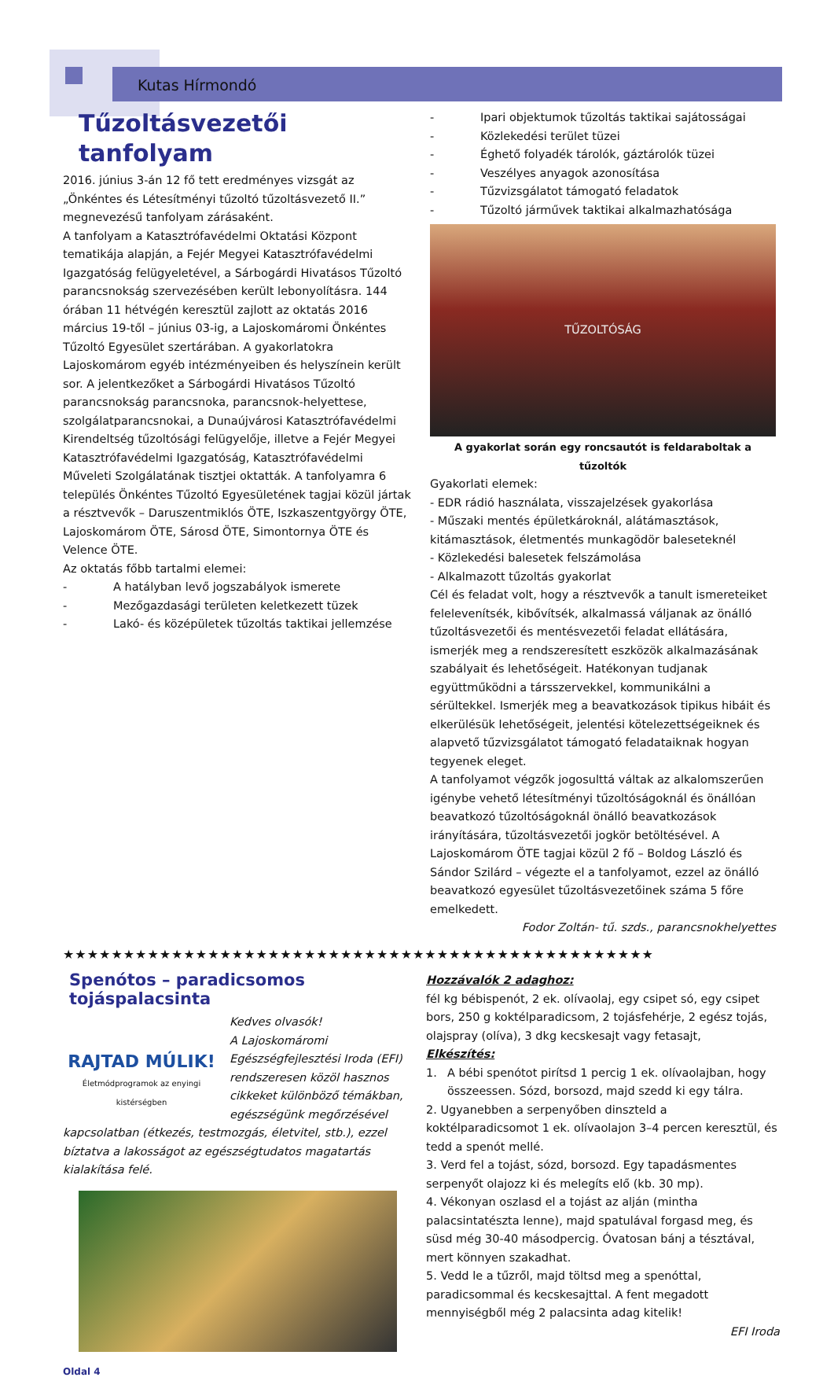Kutas Hírmondó
Tűzoltásvezetői tanfolyam
2016. június 3-án 12 fő tett eredményes vizsgát az „Önkéntes és Létesítményi tűzoltó tűzoltásvezető II.” megnevezésű tanfolyam zárásaként.
A tanfolyam a Katasztrófavédelmi Oktatási Központ tematikája alapján, a Fejér Megyei Katasztrófavédelmi Igazgatóság felügyeletével, a Sárbogárdi Hivatásos Tűzoltó parancsnokság szervezésében került lebonyolításra. 144 órában 11 hétvégén keresztül zajlott az oktatás 2016 március 19-től – június 03-ig, a Lajoskomáromi Önkéntes Tűzoltó Egyesület szertárában. A gyakorlatokra Lajoskomárom egyéb intézményeiben és helyszínein került sor. A jelentkezőket a Sárbogárdi Hivatásos Tűzoltó parancsnokság parancsnoka, parancsnok-helyettese, szolgálatparancsnokai, a Dunaújvárosi Katasztrófavédelmi Kirendeltség tűzoltósági felügyelője, illetve a Fejér Megyei Katasztrófavédelmi Igazgatóság, Katasztrófavédelmi Műveleti Szolgálatának tisztjei oktatták. A tanfolyamra 6 település Önkéntes Tűzoltó Egyesületének tagjai közül jártak a résztvevők – Daruszentmiklós ÖTE, Iszkaszentgyörgy ÖTE, Lajoskomárom ÖTE, Sárosd ÖTE, Simontornya ÖTE és Velence ÖTE.
Az oktatás főbb tartalmi elemei:
- A hatályban levő jogszabályok ismerete
- Mezőgazdasági területen keletkezett tüzek
- Lakó- és középületek tűzoltás taktikai jellemzése
- Ipari objektumok tűzoltás taktikai sajátosságai
- Közlekedési terület tüzei
- Éghető folyadék tárolók, gáztárolók tüzei
- Veszélyes anyagok azonosítása
- Tűzvizsgálatot támogató feladatok
- Tűzoltó járművek taktikai alkalmazhatósága
TŰZOLTÓSÁG
A gyakorlat során egy roncsautót is feldaraboltak a tűzoltók
Gyakorlati elemek:
- EDR rádió használata, visszajelzések gyakorlása
- Műszaki mentés épületkároknál, alátámasztások, kitámasztások, életmentés munkagödör baleseteknél
- Közlekedési balesetek felszámolása
- Alkalmazott tűzoltás gyakorlat
Cél és feladat volt, hogy a résztvevők a tanult ismereteiket felelevenítsék, kibővítsék, alkalmassá váljanak az önálló tűzoltásvezetői és mentésvezetői feladat ellátására, ismerjék meg a rendszeresített eszközök alkalmazásának szabályait és lehetőségeit. Hatékonyan tudjanak együttműködni a társszervekkel, kommunikálni a sérültekkel. Ismerjék meg a beavatkozások tipikus hibáit és elkerülésük lehetőségeit, jelentési kötelezettségeiknek és alapvető tűzvizsgálatot támogató feladataiknak hogyan tegyenek eleget.
A tanfolyamot végzők jogosulttá váltak az alkalomszerűen igénybe vehető létesítményi tűzoltóságoknál és önállóan beavatkozó tűzoltóságoknál önálló beavatkozások irányítására, tűzoltásvezetői jogkör betöltésével. A Lajoskomárom ÖTE tagjai közül 2 fő – Boldog László és Sándor Szilárd – végezte el a tanfolyamot, ezzel az önálló beavatkozó egyesület tűzoltásvezetőinek száma 5 főre emelkedett.
Fodor Zoltán- tű. szds., parancsnokhelyettes
★★★★★★★★★★★★★★★★★★★★★★★★★★★★★★★★★★★★★★★★★★★★★★★★★
Spenótos – paradicsomos tojáspalacsinta
RAJTAD MÚLIK!
Életmódprogramok az enyingi kistérségben
Kedves olvasók!
A Lajoskomáromi Egészségfejlesztési Iroda (EFI) rendszeresen közöl hasznos cikkeket különböző témákban, egészségünk megőrzésével kapcsolatban (étkezés, testmozgás, életvitel, stb.), ezzel bíztatva a lakosságot az egészségtudatos magatartás kialakítása felé.
Oldal 4
Hozzávalók 2 adaghoz:
fél kg bébispenót, 2 ek. olívaolaj, egy csipet só, egy csipet bors, 250 g koktélparadicsom, 2 tojásfehérje, 2 egész tojás, olajspray (olíva), 3 dkg kecskesajt vagy fetasajt,
Elkészítés:
1. A bébi spenótot pirítsd 1 percig 1 ek. olívaolajban, hogy összeessen. Sózd, borsozd, majd szedd ki egy tálra.
2. Ugyanebben a serpenyőben dinszteld a koktélparadicsomot 1 ek. olívaolajon 3–4 percen keresztül, és tedd a spenót mellé.
3. Verd fel a tojást, sózd, borsozd. Egy tapadásmentes serpenyőt olajozz ki és melegíts elő (kb. 30 mp).
4. Vékonyan oszlasd el a tojást az alján (mintha palacsintatészta lenne), majd spatulával forgasd meg, és süsd még 30-40 másodpercig. Óvatosan bánj a tésztával, mert könnyen szakadhat.
5. Vedd le a tűzről, majd töltsd meg a spenóttal, paradicsommal és kecskesajttal. A fent megadott mennyiségből még 2 palacsinta adag kitelik!
EFI Iroda